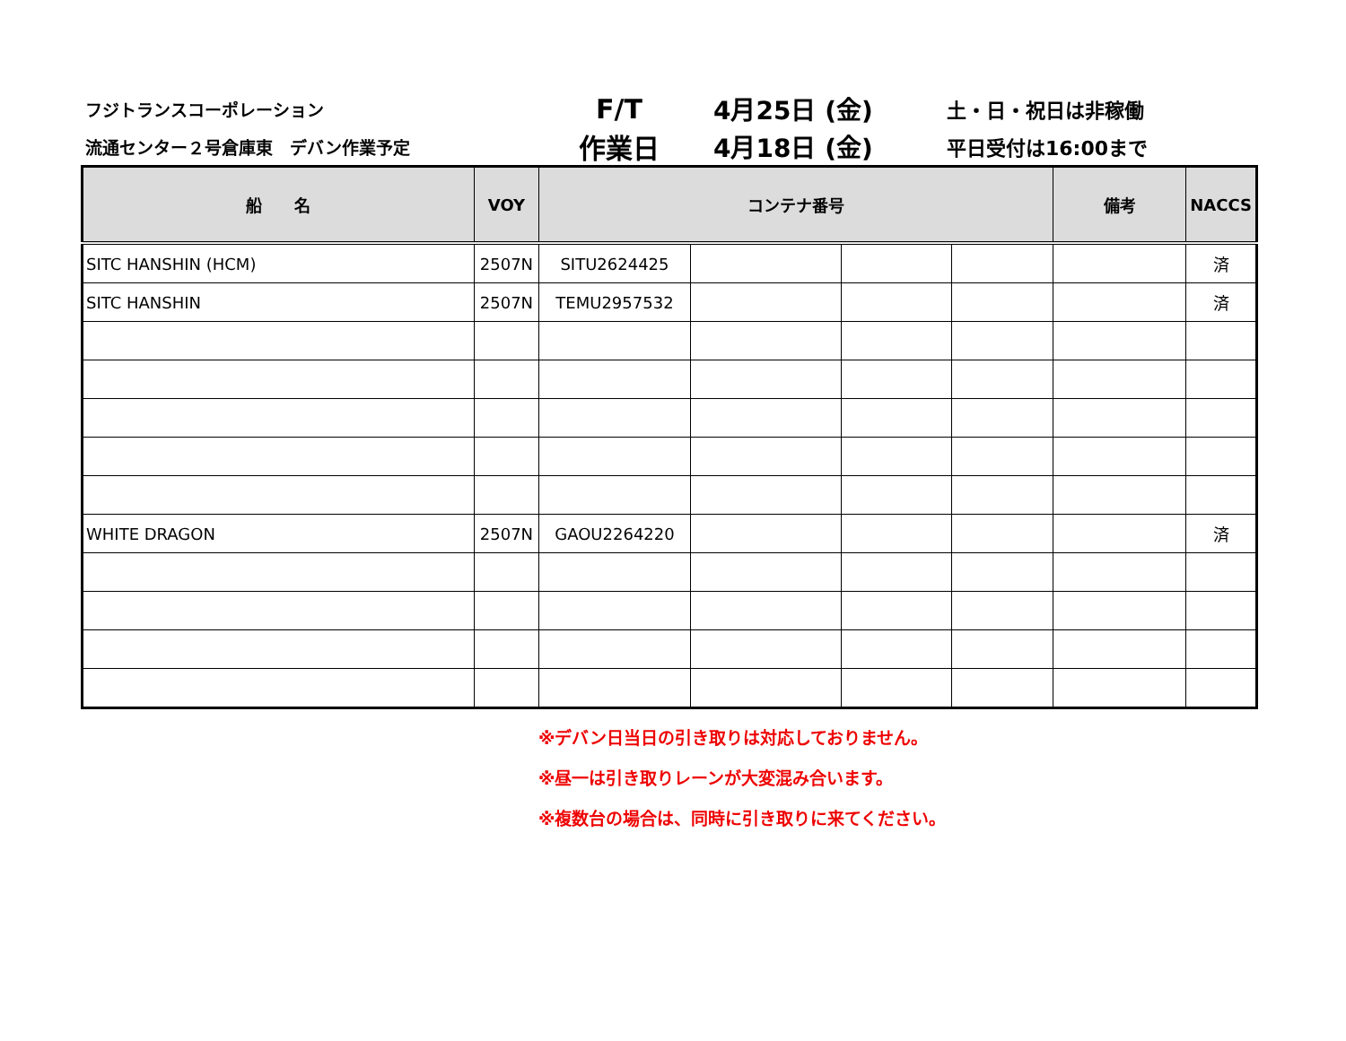フジトランスコーポレーション
F/T 4月25日 (金)
土・日・祝日は非稼働
流通センター２号倉庫東　デバン作業予定
作業日 4月18日 (金)
平日受付は16:00まで
| 船 名 | VOY | コンテナ番号 | | | | 備考 | NACCS |
| --- | --- | --- | --- | --- | --- | --- | --- |
| SITC HANSHIN (HCM) | 2507N | SITU2624425 | | | | | 済 |
| SITC HANSHIN | 2507N | TEMU2957532 | | | | | 済 |
| WHITE DRAGON | 2507N | GAOU2264220 | | | | | 済 |
※デバン日当日の引き取りは対応しておりません。
※昼一は引き取りレーンが大変混み合います。
※複数台の場合は、同時に引き取りに来てください。